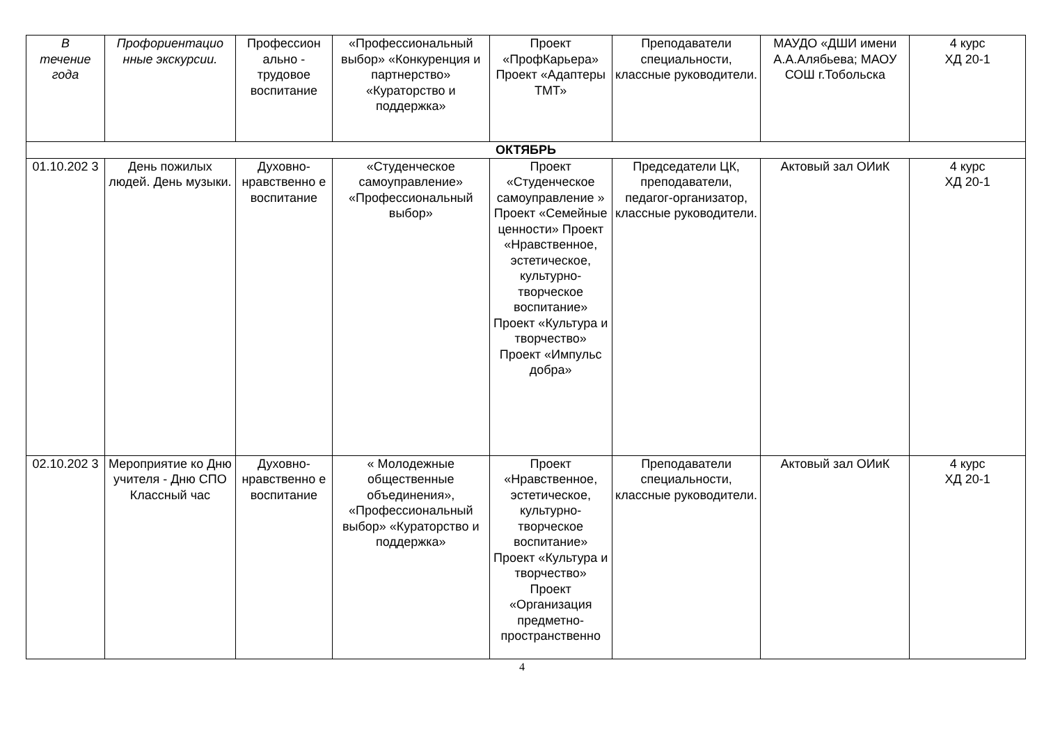| В течение года | Профориентацио нные экскурсии. | Профессион ально - трудовое воспитание | «Профессиональный выбор» «Конкуренция и партнерство» «Кураторство и поддержка» | Проект «ПрофКарьера» Проект «Адаптеры ТМТ» | Преподаватели специальности, классные руководители. | МАУДО «ДШИ имени А.А.Алябьева; МАОУ СОШ г.Тобольска | 4 курс ХД 20-1 |
| ОКТЯБРЬ | | | | | | | |
| 01.10.202 3 | День пожилых людей. День музыки. | Духовно-нравственно е воспитание | «Студенческое самоуправление» «Профессиональный выбор» | Проект «Студенческое самоуправление » Проект «Семейные ценности» Проект «Нравственное, эстетическое, культурно-творческое воспитание» Проект «Культура и творчество» Проект «Импульс добра» | Председатели ЦК, преподаватели, педагог-организатор, классные руководители. | Актовый зал ОИиК | 4 курс ХД 20-1 |
| 02.10.202 3 | Мероприятие ко Дню учителя - Дню СПО Классный час | Духовно-нравственно е воспитание | « Молодежные общественные объединения», «Профессиональный выбор» «Кураторство и поддержка» | Проект «Нравственное, эстетическое, культурно-творческое воспитание» Проект «Культура и творчество» Проект «Организация предметно-пространственно | Преподаватели специальности, классные руководители. | Актовый зал ОИиК | 4 курс ХД 20-1 |
4